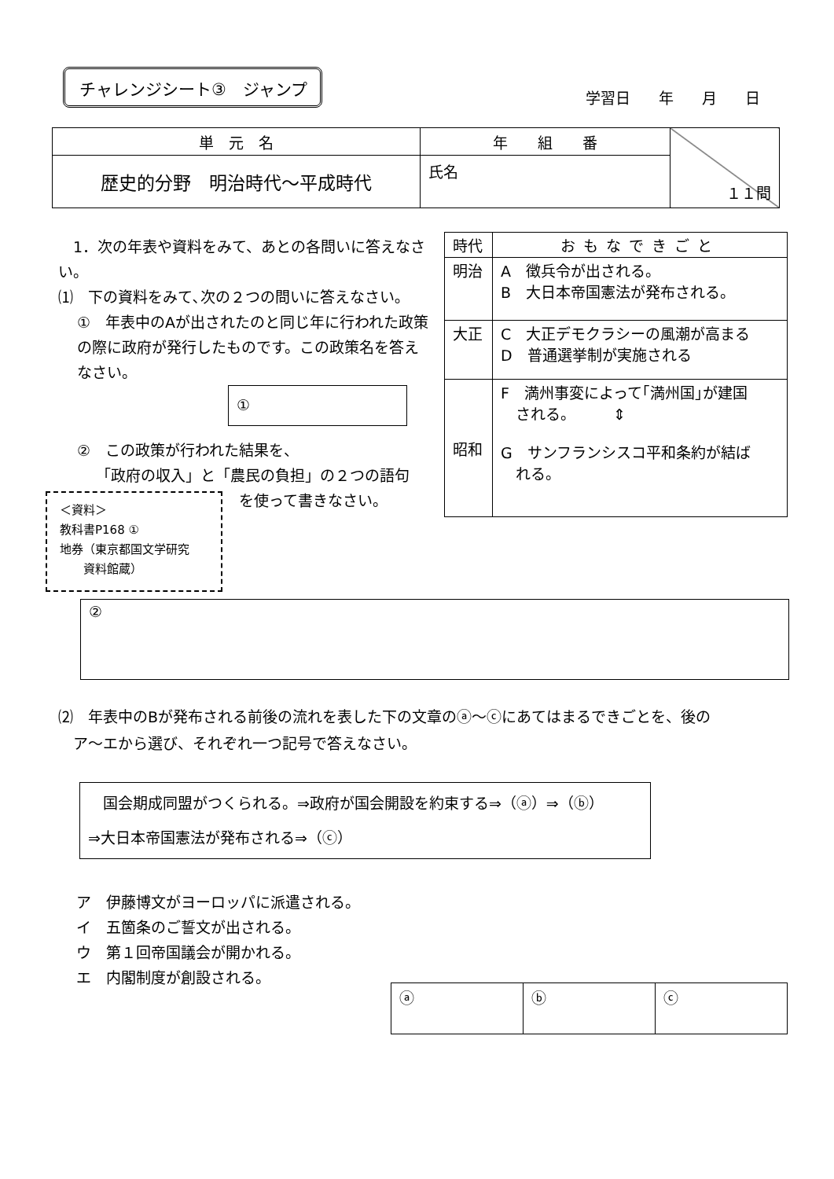チャレンジシート③　ジャンプ
学習日 年 月 日
| 単 元 名 | 年 組 番 | １１問 |
| 歴史的分野 明治時代～平成時代 | 氏名 | |
　1．次の年表や資料をみて、あとの各問いに答えなさい。
⑴　下の資料をみて､次の２つの問いに答えなさい｡
①　年表中のAが出されたのと同じ年に行われた政策の際に政府が発行したものです。この政策名を答えなさい。
①
②　この政策が行われた結果を、
「政府の収入」と「農民の負担」の２つの語句
を使って書きなさい。
＜資料＞
教科書P168 ①
地券（東京都国文学研究
　　資料館蔵）
| 時代 | おもなできごと |
| 明治 | A 徴兵令が出される。 B 大日本帝国憲法が発布される。 |
| 大正 | C 大正デモクラシーの風潮が高まる D 普通選挙制が実施される |
| 昭和 | F 満州事変によって｢満州国｣が建国 される。 ⇕ G サンフランシスコ平和条約が結ば れる。 |
②
⑵　年表中のBが発布される前後の流れを表した下の文章のⓐ～ⓒにあてはまるできごとを、後の
　ア～エから選び、それぞれ一つ記号で答えなさい。
　国会期成同盟がつくられる。⇒政府が国会開設を約束する⇒（ⓐ）⇒（ⓑ）
⇒大日本帝国憲法が発布される⇒（ⓒ）
ア　伊藤博文がヨーロッパに派遣される。
イ　五箇条のご誓文が出される。
ウ　第１回帝国議会が開かれる。
エ　内閣制度が創設される。
| ⓐ | ⓑ | ⓒ |